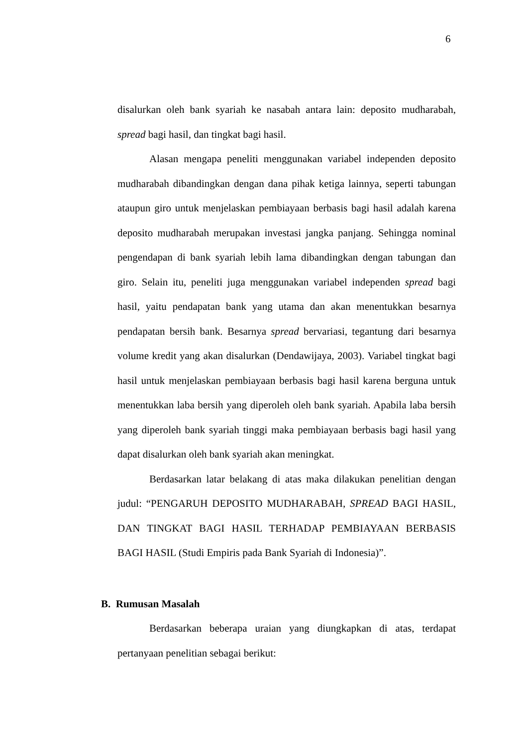6
disalurkan oleh bank syariah ke nasabah antara lain: deposito mudharabah, spread bagi hasil, dan tingkat bagi hasil.
Alasan mengapa peneliti menggunakan variabel independen deposito mudharabah dibandingkan dengan dana pihak ketiga lainnya, seperti tabungan ataupun giro untuk menjelaskan pembiayaan berbasis bagi hasil adalah karena deposito mudharabah merupakan investasi jangka panjang. Sehingga nominal pengendapan di bank syariah lebih lama dibandingkan dengan tabungan dan giro. Selain itu, peneliti juga menggunakan variabel independen spread bagi hasil, yaitu pendapatan bank yang utama dan akan menentukkan besarnya pendapatan bersih bank. Besarnya spread bervariasi, tegantung dari besarnya volume kredit yang akan disalurkan (Dendawijaya, 2003). Variabel tingkat bagi hasil untuk menjelaskan pembiayaan berbasis bagi hasil karena berguna untuk menentukkan laba bersih yang diperoleh oleh bank syariah. Apabila laba bersih yang diperoleh bank syariah tinggi maka pembiayaan berbasis bagi hasil yang dapat disalurkan oleh bank syariah akan meningkat.
Berdasarkan latar belakang di atas maka dilakukan penelitian dengan judul: “PENGARUH DEPOSITO MUDHARABAH, SPREAD BAGI HASIL, DAN TINGKAT BAGI HASIL TERHADAP PEMBIAYAAN BERBASIS BAGI HASIL (Studi Empiris pada Bank Syariah di Indonesia)”.
B. Rumusan Masalah
Berdasarkan beberapa uraian yang diungkapkan di atas, terdapat pertanyaan penelitian sebagai berikut: